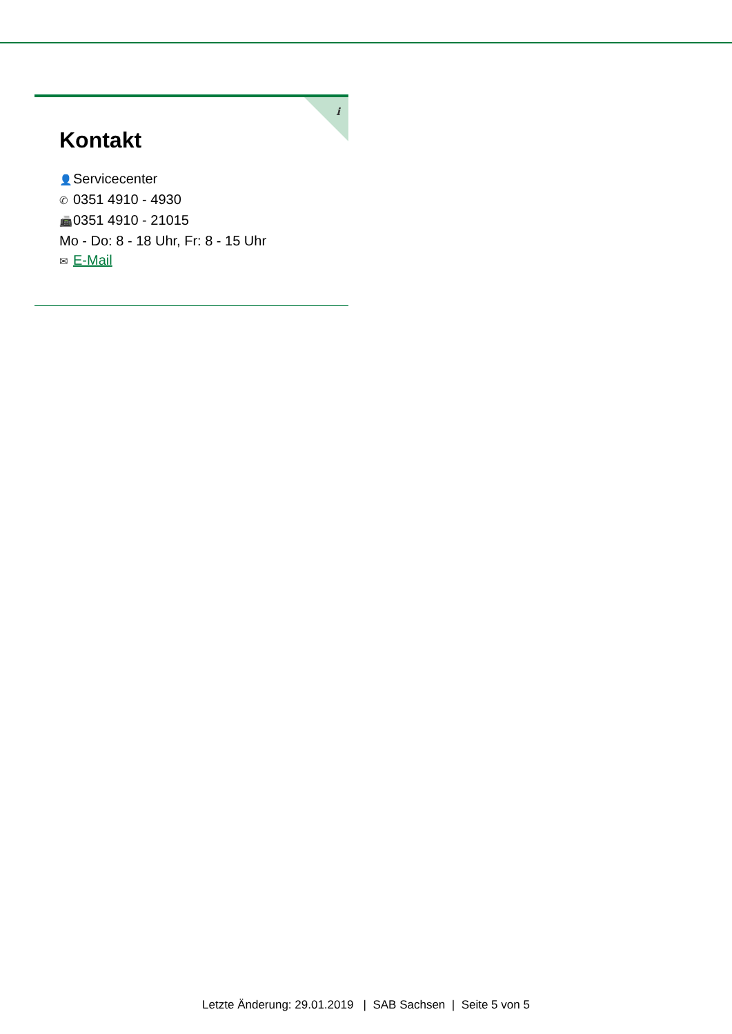i
Kontakt
👤 Servicecenter
✆ 0351 4910 - 4930
📠 0351 4910 - 21015
Mo - Do: 8 - 18 Uhr, Fr: 8 - 15 Uhr
✉ E-Mail
Letzte Änderung: 29.01.2019 | SAB Sachsen | Seite 5 von 5